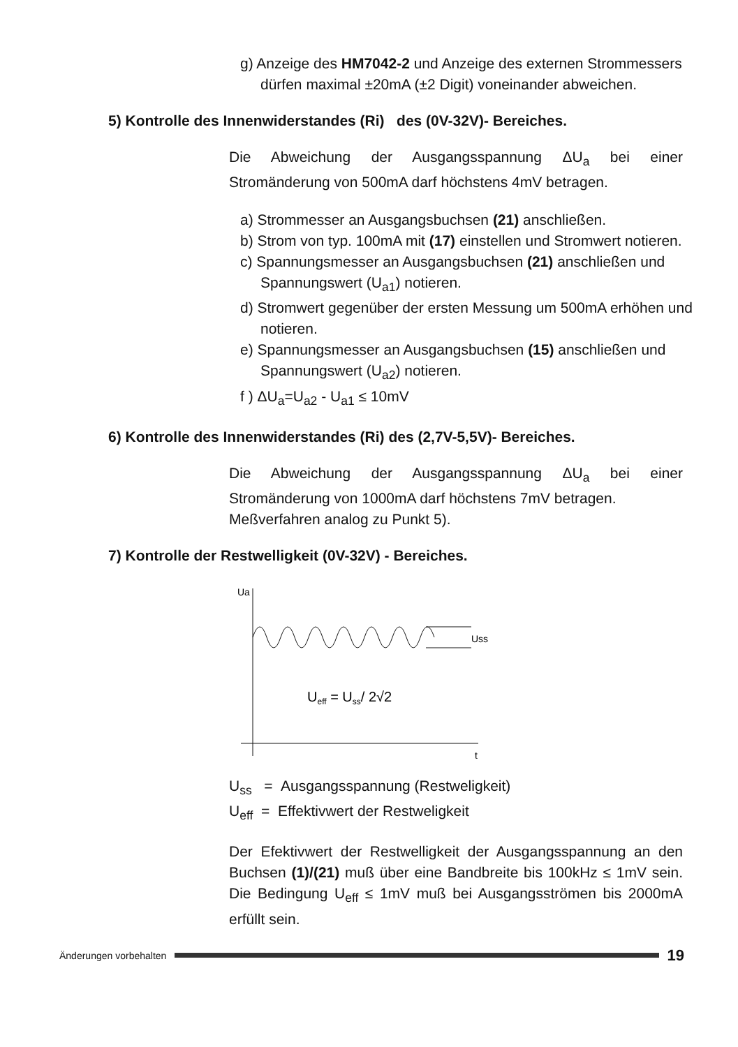g) Anzeige des HM7042-2 und Anzeige des externen Strommessers dürfen maximal ±20mA (±2 Digit) voneinander abweichen.
5) Kontrolle des Innenwiderstandes (Ri) des (0V-32V)- Bereiches.
Die Abweichung der Ausgangsspannung ΔU<sub>a</sub> bei einer Stromänderung von 500mA darf höchstens 4mV betragen.
a) Strommesser an Ausgangsbuchsen (21) anschließen.
b) Strom von typ. 100mA mit (17) einstellen und Stromwert notieren.
c) Spannungsmesser an Ausgangsbuchsen (21) anschließen und Spannungswert (U<sub>a1</sub>) notieren.
d) Stromwert gegenüber der ersten Messung um 500mA erhöhen und notieren.
e) Spannungsmesser an Ausgangsbuchsen (15) anschließen und Spannungswert (U<sub>a2</sub>) notieren.
f ) ΔU<sub>a</sub>=U<sub>a2</sub> - U<sub>a1</sub> ≤ 10mV
6) Kontrolle des Innenwiderstandes (Ri) des (2,7V-5,5V)- Bereiches.
Die Abweichung der Ausgangsspannung ΔU<sub>a</sub> bei einer Stromänderung von 1000mA darf höchstens 7mV betragen.
Meßverfahren analog zu Punkt 5).
7) Kontrolle der Restwelligkeit (0V-32V) - Bereiches.
Ua
Uss
t
Ueff = Uss/ 2√2
U<sub>ss</sub> = Ausgangsspannung (Restweligkeit)
U<sub>eff</sub> = Effektivwert der Restweligkeit
Der Efektivwert der Restwelligkeit der Ausgangsspannung an den Buchsen (1)/(21) muß über eine Bandbreite bis 100kHz ≤ 1mV sein. Die Bedingung U<sub>eff</sub> ≤ 1mV muß bei Ausgangsströmen bis 2000mA erfüllt sein.
Änderungen vorbehalten 19